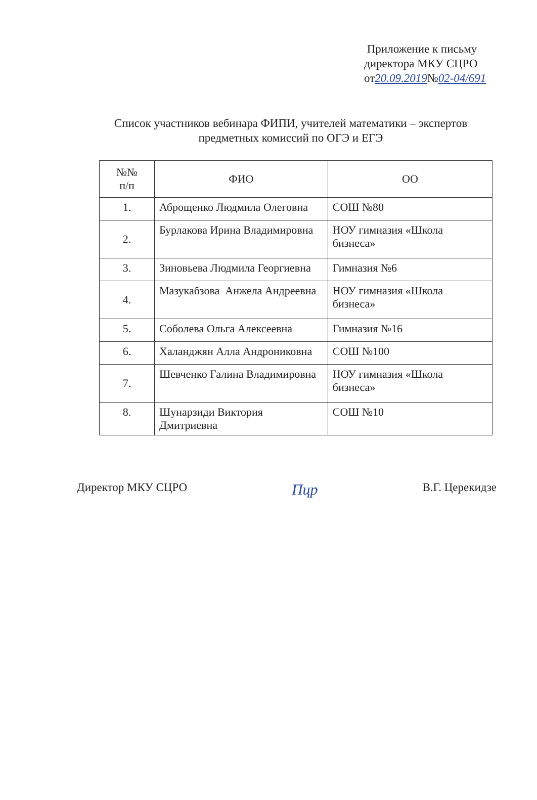Приложение к письму
директора МКУ СЦРО
от20.09.2019№02-04/691
Список участников вебинара ФИПИ, учителей математики – экспертов предметных комиссий по ОГЭ и ЕГЭ
| №№ п/п | ФИО | ОО |
| --- | --- | --- |
| 1. | Аброщенко Людмила Олеговна | СОШ №80 |
| 2. | Бурлакова Ирина Владимировна | НОУ гимназия «Школа бизнеса» |
| 3. | Зиновьева Людмила Георгиевна | Гимназия №6 |
| 4. | Мазукабзова Анжела Андреевна | НОУ гимназия «Школа бизнеса» |
| 5. | Соболева Ольга Алексеевна | Гимназия №16 |
| 6. | Халанджян Алла Андрониковна | СОШ №100 |
| 7. | Шевченко Галина Владимировна | НОУ гимназия «Школа бизнеса» |
| 8. | Шунарзиди Виктория Дмитриевна | СОШ №10 |
Директор МКУ СЦРО Пцр В.Г. Церекидзе